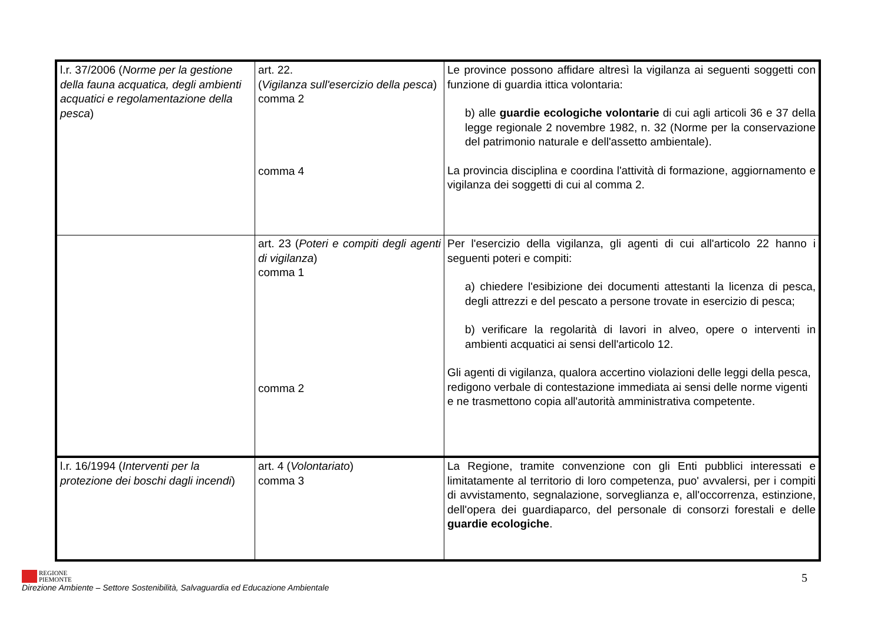| l.r. 37/2006 ( Norme per la gestione della fauna acquatica, degli ambienti acquatici e regolamentazione della pesca ) | art. 22. ( Vigilanza sull'esercizio della pesca ) comma 2 comma 4 | Le province possono affidare altresì la vigilanza ai seguenti soggetti con funzione di guardia ittica volontaria: b) alle guardie ecologiche volontarie di cui agli articoli 36 e 37 della legge regionale 2 novembre 1982, n. 32 (Norme per la conservazione del patrimonio naturale e dell'assetto ambientale). La provincia disciplina e coordina l'attività di formazione, aggiornamento e vigilanza dei soggetti di cui al comma 2. |
| | art. 23 ( Poteri e compiti degli agenti di vigilanza ) comma 1 comma 2 | Per l'esercizio della vigilanza, gli agenti di cui all'articolo 22 hanno i seguenti poteri e compiti: a) chiedere l'esibizione dei documenti attestanti la licenza di pesca, degli attrezzi e del pescato a persone trovate in esercizio di pesca; b) verificare la regolarità di lavori in alveo, opere o interventi in ambienti acquatici ai sensi dell'articolo 12. Gli agenti di vigilanza, qualora accertino violazioni delle leggi della pesca, redigono verbale di contestazione immediata ai sensi delle norme vigenti e ne trasmettono copia all'autorità amministrativa competente. |
| l.r. 16/1994 ( Interventi per la protezione dei boschi dagli incendi ) | art. 4 ( Volontariato ) comma 3 | La Regione, tramite convenzione con gli Enti pubblici interessati e limitatamente al territorio di loro competenza, puo' avvalersi, per i compiti di avvistamento, segnalazione, sorveglianza e, all'occorrenza, estinzione, dell'opera dei guardiaparco, del personale di consorzi forestali e delle guardie ecologiche . |
REGIONE
PIEMONTE
Direzione Ambiente – Settore Sostenibilità, Salvaguardia ed Educazione Ambientale
5